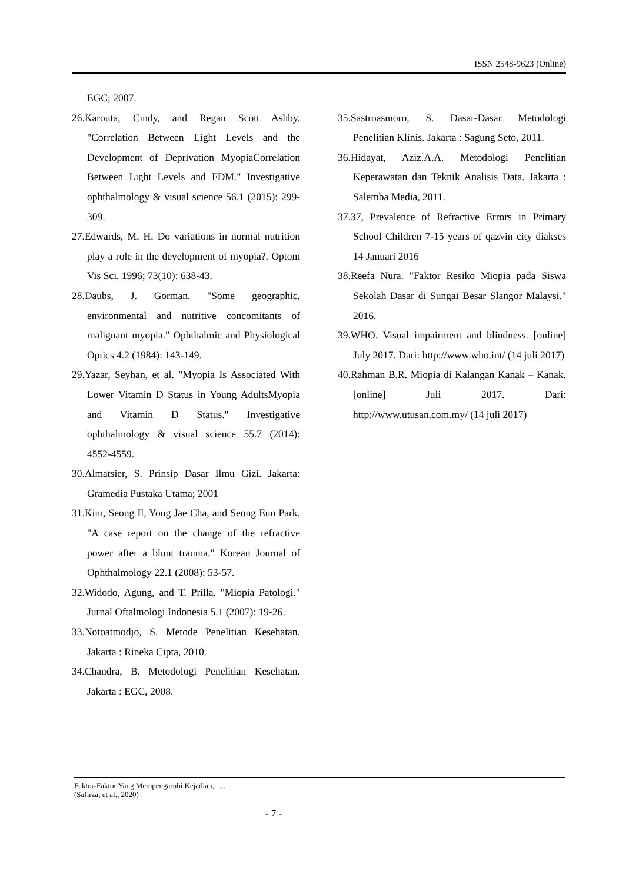ISSN 2548-9623 (Online)
EGC; 2007.
26.Karouta, Cindy, and Regan Scott Ashby. "Correlation Between Light Levels and the Development of Deprivation MyopiaCorrelation Between Light Levels and FDM." Investigative ophthalmology & visual science 56.1 (2015): 299-309.
27.Edwards, M. H. Do variations in normal nutrition play a role in the development of myopia?. Optom Vis Sci. 1996; 73(10): 638-43.
28.Daubs, J. Gorman. "Some geographic, environmental and nutritive concomitants of malignant myopia." Ophthalmic and Physiological Optics 4.2 (1984): 143-149.
29.Yazar, Seyhan, et al. "Myopia Is Associated With Lower Vitamin D Status in Young AdultsMyopia and Vitamin D Status." Investigative ophthalmology & visual science 55.7 (2014): 4552-4559.
30.Almatsier, S. Prinsip Dasar Ilmu Gizi. Jakarta: Gramedia Pustaka Utama; 2001
31.Kim, Seong Il, Yong Jae Cha, and Seong Eun Park. "A case report on the change of the refractive power after a blunt trauma." Korean Journal of Ophthalmology 22.1 (2008): 53-57.
32.Widodo, Agung, and T. Prilla. "Miopia Patologi." Jurnal Oftalmologi Indonesia 5.1 (2007): 19-26.
33.Notoatmodjo, S. Metode Penelitian Kesehatan. Jakarta : Rineka Cipta, 2010.
34.Chandra, B. Metodologi Penelitian Kesehatan. Jakarta : EGC, 2008.
35.Sastroasmoro, S. Dasar-Dasar Metodologi Penelitian Klinis. Jakarta : Sagung Seto, 2011.
36.Hidayat, Aziz.A.A. Metodologi Penelitian Keperawatan dan Teknik Analisis Data. Jakarta : Salemba Media, 2011.
37.37, Prevalence of Refractive Errors in Primary School Children 7-15 years of qazvin city diakses 14 Januari 2016
38.Reefa Nura. "Faktor Resiko Miopia pada Siswa Sekolah Dasar di Sungai Besar Slangor Malaysi." 2016.
39.WHO. Visual impairment and blindness. [online] July 2017. Dari: http://www.who.int/ (14 juli 2017)
40.Rahman B.R. Miopia di Kalangan Kanak – Kanak. [online] Juli 2017. Dari: http://www.utusan.com.my/ (14 juli 2017)
Faktor-Faktor Yang Mempengaruhi Kejadian,…..
(Safirza, et al., 2020)
- 7 -